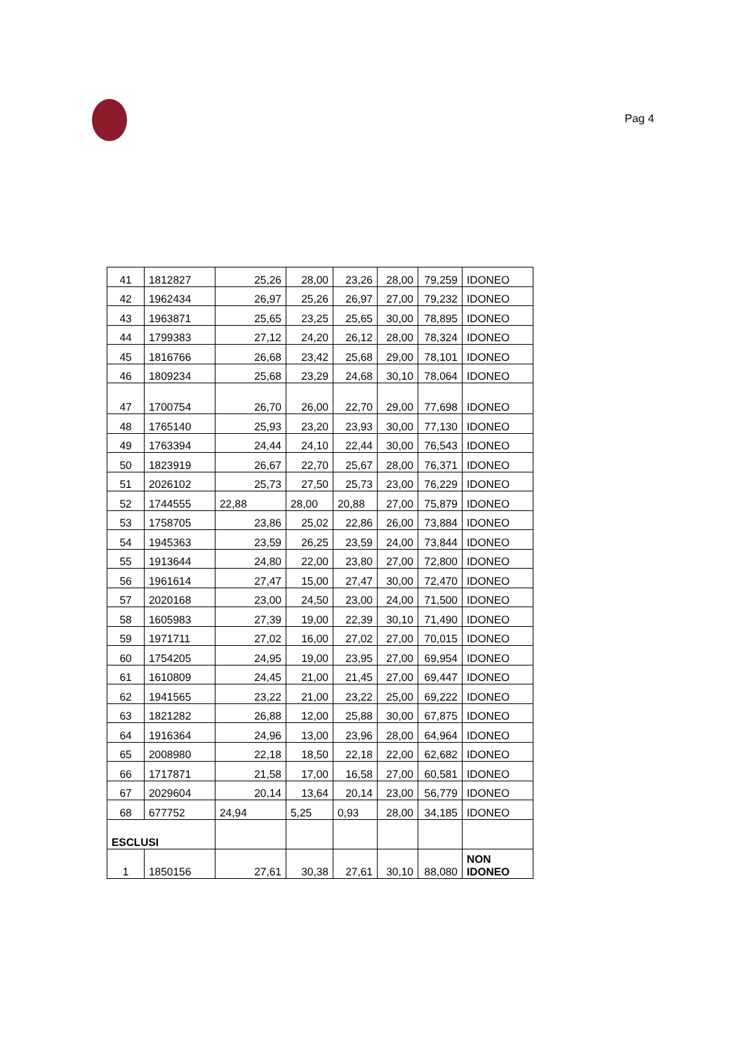Pag 4
| 41 | 1812827 | 25,26 | 28,00 | 23,26 | 28,00 | 79,259 | IDONEO |
| 42 | 1962434 | 26,97 | 25,26 | 26,97 | 27,00 | 79,232 | IDONEO |
| 43 | 1963871 | 25,65 | 23,25 | 25,65 | 30,00 | 78,895 | IDONEO |
| 44 | 1799383 | 27,12 | 24,20 | 26,12 | 28,00 | 78,324 | IDONEO |
| 45 | 1816766 | 26,68 | 23,42 | 25,68 | 29,00 | 78,101 | IDONEO |
| 46 | 1809234 | 25,68 | 23,29 | 24,68 | 30,10 | 78,064 | IDONEO |
| 47 | 1700754 | 26,70 | 26,00 | 22,70 | 29,00 | 77,698 | IDONEO |
| 48 | 1765140 | 25,93 | 23,20 | 23,93 | 30,00 | 77,130 | IDONEO |
| 49 | 1763394 | 24,44 | 24,10 | 22,44 | 30,00 | 76,543 | IDONEO |
| 50 | 1823919 | 26,67 | 22,70 | 25,67 | 28,00 | 76,371 | IDONEO |
| 51 | 2026102 | 25,73 | 27,50 | 25,73 | 23,00 | 76,229 | IDONEO |
| 52 | 1744555 | 22,88 | 28,00 | 20,88 | 27,00 | 75,879 | IDONEO |
| 53 | 1758705 | 23,86 | 25,02 | 22,86 | 26,00 | 73,884 | IDONEO |
| 54 | 1945363 | 23,59 | 26,25 | 23,59 | 24,00 | 73,844 | IDONEO |
| 55 | 1913644 | 24,80 | 22,00 | 23,80 | 27,00 | 72,800 | IDONEO |
| 56 | 1961614 | 27,47 | 15,00 | 27,47 | 30,00 | 72,470 | IDONEO |
| 57 | 2020168 | 23,00 | 24,50 | 23,00 | 24,00 | 71,500 | IDONEO |
| 58 | 1605983 | 27,39 | 19,00 | 22,39 | 30,10 | 71,490 | IDONEO |
| 59 | 1971711 | 27,02 | 16,00 | 27,02 | 27,00 | 70,015 | IDONEO |
| 60 | 1754205 | 24,95 | 19,00 | 23,95 | 27,00 | 69,954 | IDONEO |
| 61 | 1610809 | 24,45 | 21,00 | 21,45 | 27,00 | 69,447 | IDONEO |
| 62 | 1941565 | 23,22 | 21,00 | 23,22 | 25,00 | 69,222 | IDONEO |
| 63 | 1821282 | 26,88 | 12,00 | 25,88 | 30,00 | 67,875 | IDONEO |
| 64 | 1916364 | 24,96 | 13,00 | 23,96 | 28,00 | 64,964 | IDONEO |
| 65 | 2008980 | 22,18 | 18,50 | 22,18 | 22,00 | 62,682 | IDONEO |
| 66 | 1717871 | 21,58 | 17,00 | 16,58 | 27,00 | 60,581 | IDONEO |
| 67 | 2029604 | 20,14 | 13,64 | 20,14 | 23,00 | 56,779 | IDONEO |
| 68 | 677752 | 24,94 | 5,25 | 0,93 | 28,00 | 34,185 | IDONEO |
| ESCLUSI | | | | | | | |
| 1 | 1850156 | 27,61 | 30,38 | 27,61 | 30,10 | 88,080 | NON IDONEO |